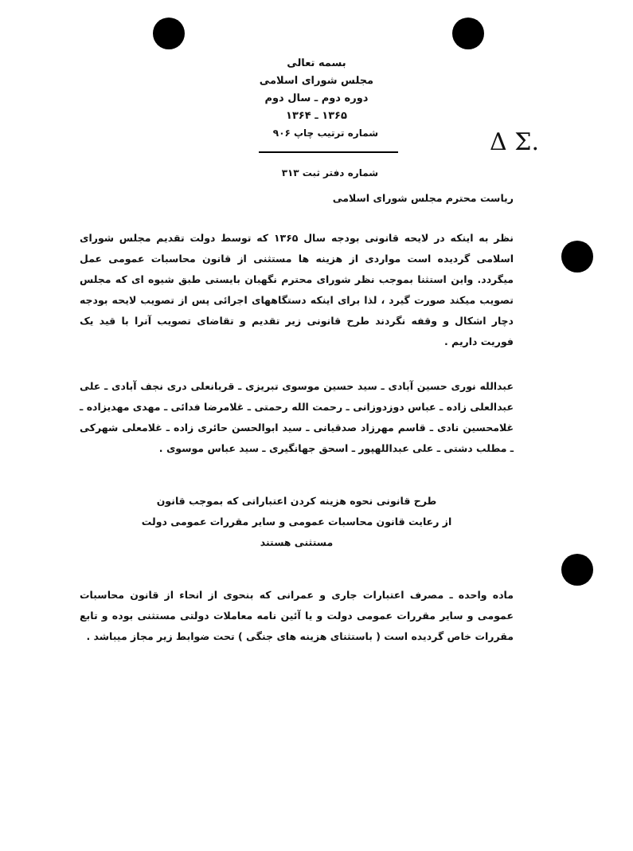Δ Σ.
بسمه تعالی
مجلس شورای اسلامی
دوره دوم ـ سال دوم
۱۳۶۵ ـ ۱۳۶۴
شماره ترتیب چاپ ۹۰۶
شماره دفتر ثبت ۳۱۳
ریاست محترم مجلس شورای اسلامی
نظر به اینکه در لایحه قانونی بودجه سال ۱۳۶۵ که توسط دولت تقدیم مجلس شورای اسلامی گردیده است مواردی از هزینه ها مستثنی از قانون محاسبات عمومی عمل میگردد. واین استثنا بموجب نظر شورای محترم نگهبان بایستی طبق شیوه ای که مجلس تصویب میکند صورت گیرد ، لذا برای اینکه دستگاههای اجرائی پس از تصویب لایحه بودجه دچار اشکال و وقفه نگردند طرح قانونی زیر تقدیم و تقاضای تصویب آنرا با قید یک فوریت داریم .
عبدالله نوری حسین آبادی ـ سید حسین موسوی تبریزی ـ قربانعلی دری نجف آبادی ـ علی عبدالعلی زاده ـ عباس دوزدوزانی ـ رحمت الله رحمتی ـ غلامرضا فدائی ـ مهدی مهدیزاده ـ غلامحسین نادی ـ قاسم مهرزاد صدقیانی ـ سید ابوالحسن حائری زاده ـ غلامعلی شهرکی ـ مطلب دشتی ـ علی عبداللهپور ـ اسحق جهانگیری ـ سید عباس موسوی .
طرح قانونی نحوه هزینه کردن اعتباراتی که بموجب قانون
از رعایت قانون محاسبات عمومی و سایر مقررات عمومی دولت
مستثنی هستند
ماده واحده ـ مصرف اعتبارات جاری و عمرانی که بنحوی از انحاء از قانون محاسبات عمومی و سایر مقررات عمومی دولت و یا آئین نامه معاملات دولتی مستثنی بوده و تابع مقررات خاص گردیده است ( باستثنای هزینه های جنگی ) تحت ضوابط زیر مجاز میباشد .